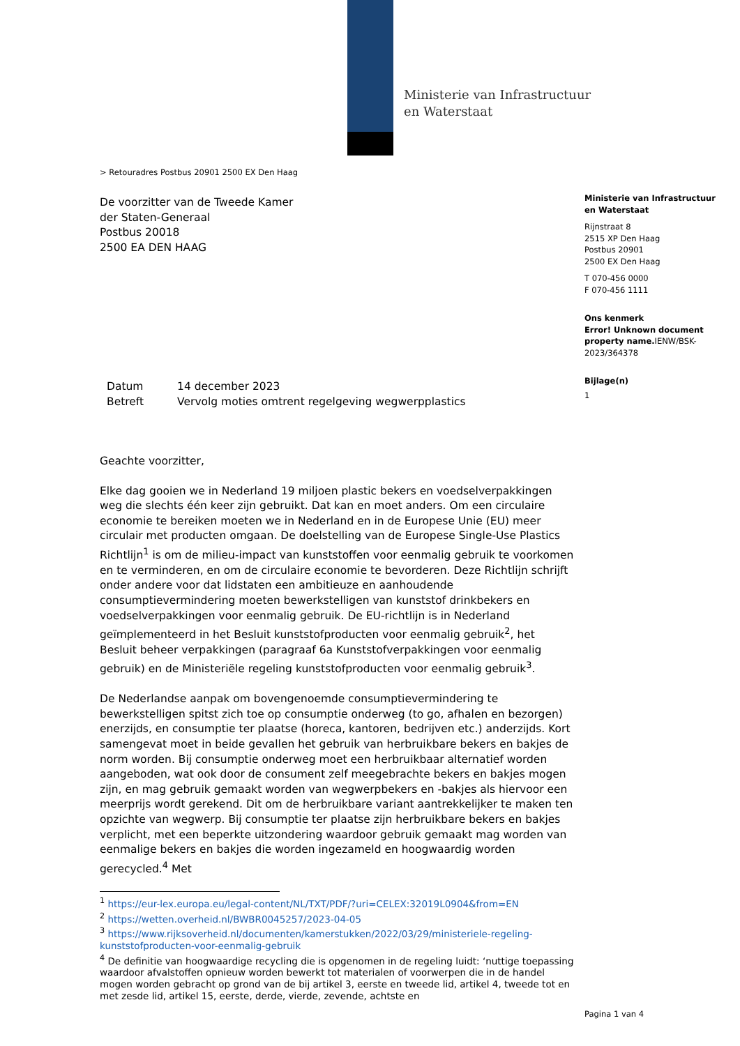Ministerie van Infrastructuur
en Waterstaat
> Retouradres Postbus 20901 2500 EX Den Haag
De voorzitter van de Tweede Kamer
der Staten-Generaal
Postbus 20018
2500 EA DEN HAAG
| Datum | 14 december 2023 |
| Betreft | Vervolg moties omtrent regelgeving wegwerpplastics |
Geachte voorzitter,
Elke dag gooien we in Nederland 19 miljoen plastic bekers en voedselverpakkingen weg die slechts één keer zijn gebruikt. Dat kan en moet anders. Om een circulaire economie te bereiken moeten we in Nederland en in de Europese Unie (EU) meer circulair met producten omgaan. De doelstelling van de Europese Single-Use Plastics Richtlijn<sup>1</sup> is om de milieu-impact van kunststoffen voor eenmalig gebruik te voorkomen en te verminderen, en om de circulaire economie te bevorderen. Deze Richtlijn schrijft onder andere voor dat lidstaten een ambitieuze en aanhoudende consumptievermindering moeten bewerkstelligen van kunststof drinkbekers en voedselverpakkingen voor eenmalig gebruik. De EU-richtlijn is in Nederland geïmplementeerd in het Besluit kunststofproducten voor eenmalig gebruik<sup>2</sup>, het Besluit beheer verpakkingen (paragraaf 6a Kunststofverpakkingen voor eenmalig gebruik) en de Ministeriële regeling kunststofproducten voor eenmalig gebruik<sup>3</sup>.
De Nederlandse aanpak om bovengenoemde consumptievermindering te bewerkstelligen spitst zich toe op consumptie onderweg (to go, afhalen en bezorgen) enerzijds, en consumptie ter plaatse (horeca, kantoren, bedrijven etc.) anderzijds. Kort samengevat moet in beide gevallen het gebruik van herbruikbare bekers en bakjes de norm worden. Bij consumptie onderweg moet een herbruikbaar alternatief worden aangeboden, wat ook door de consument zelf meegebrachte bekers en bakjes mogen zijn, en mag gebruik gemaakt worden van wegwerpbekers en -bakjes als hiervoor een meerprijs wordt gerekend. Dit om de herbruikbare variant aantrekkelijker te maken ten opzichte van wegwerp. Bij consumptie ter plaatse zijn herbruikbare bekers en bakjes verplicht, met een beperkte uitzondering waardoor gebruik gemaakt mag worden van eenmalige bekers en bakjes die worden ingezameld en hoogwaardig worden gerecycled.<sup>4</sup> Met
<sup>1</sup> https://eur-lex.europa.eu/legal-content/NL/TXT/PDF/?uri=CELEX:32019L0904&from=EN
<sup>2</sup> https://wetten.overheid.nl/BWBR0045257/2023-04-05
<sup>3</sup> https://www.rijksoverheid.nl/documenten/kamerstukken/2022/03/29/ministeriele-regeling-kunststofproducten-voor-eenmalig-gebruik
<sup>4</sup> De definitie van hoogwaardige recycling die is opgenomen in de regeling luidt: ‘nuttige toepassing waardoor afvalstoffen opnieuw worden bewerkt tot materialen of voorwerpen die in de handel mogen worden gebracht op grond van de bij artikel 3, eerste en tweede lid, artikel 4, tweede tot en met zesde lid, artikel 15, eerste, derde, vierde, zevende, achtste en
Ministerie van Infrastructuur en Waterstaat
Rijnstraat 8
2515 XP Den Haag
Postbus 20901
2500 EX Den Haag
T 070-456 0000
F 070-456 1111
Ons kenmerk
Error! Unknown document property name. IENW/BSK-2023/364378
Bijlage(n)
1
Pagina 1 van 4